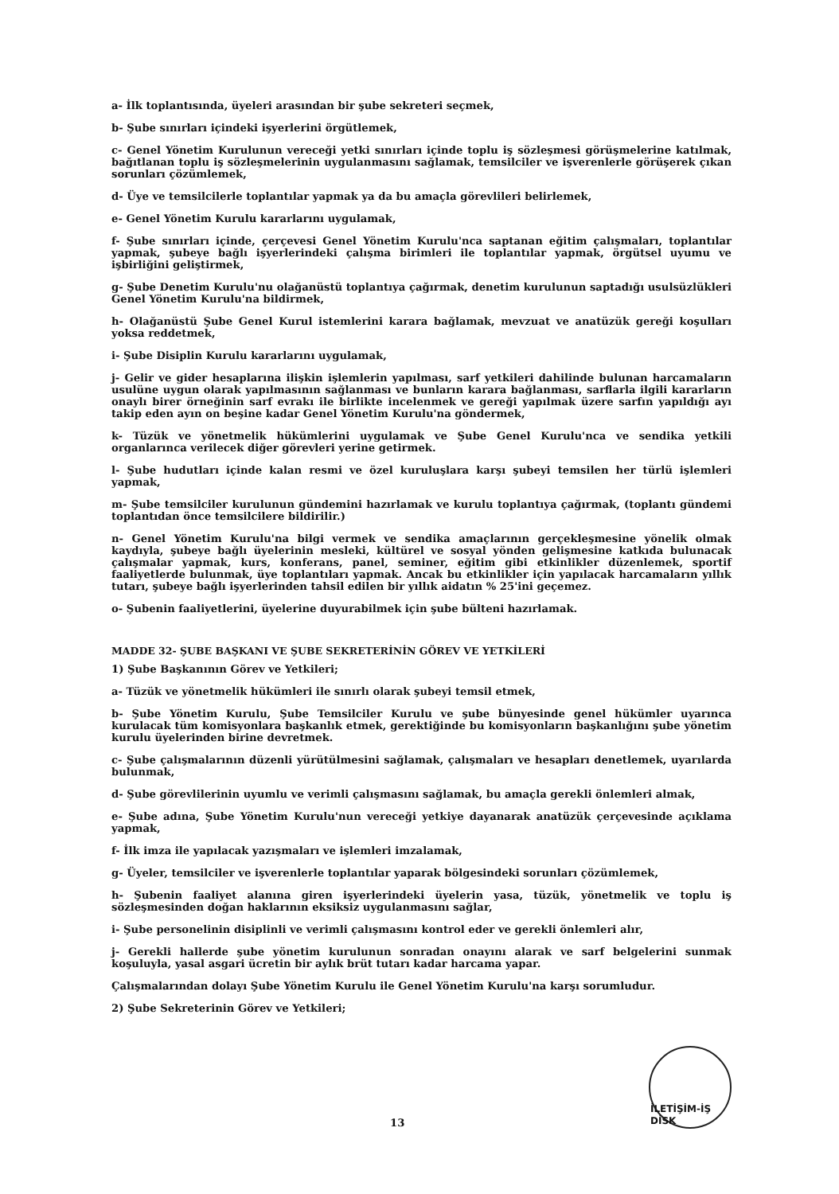a- İlk toplantısında, üyeleri arasından bir şube sekreteri seçmek,
b- Şube sınırları içindeki işyerlerini örgütlemek,
c- Genel Yönetim Kurulunun vereceği yetki sınırları içinde toplu iş sözleşmesi görüşmelerine katılmak, bağıtlanan toplu iş sözleşmelerinin uygulanmasını sağlamak, temsilciler ve işverenlerle görüşerek çıkan sorunları çözümlemek,
d- Üye ve temsilcilerle toplantılar yapmak ya da bu amaçla görevlileri belirlemek,
e- Genel Yönetim Kurulu kararlarını uygulamak,
f- Şube sınırları içinde, çerçevesi Genel Yönetim Kurulu'nca saptanan eğitim çalışmaları, toplantılar yapmak, şubeye bağlı işyerlerindeki çalışma birimleri ile toplantılar yapmak, örgütsel uyumu ve işbirliğini geliştirmek,
g- Şube Denetim Kurulu'nu olağanüstü toplantıya çağırmak, denetim kurulunun saptadığı usulsüzlükleri Genel Yönetim Kurulu'na bildirmek,
h- Olağanüstü Şube Genel Kurul istemlerini karara bağlamak, mevzuat ve anatüzük gereği koşulları yoksa reddetmek,
i- Şube Disiplin Kurulu kararlarını uygulamak,
j- Gelir ve gider hesaplarına ilişkin işlemlerin yapılması, sarf yetkileri dahilinde bulunan harcamaların usulüne uygun olarak yapılmasının sağlanması ve bunların karara bağlanması, sarflarla ilgili kararların onaylı birer örneğinin sarf evrakı ile birlikte incelenmek ve gereği yapılmak üzere sarfın yapıldığı ayı takip eden ayın on beşine kadar Genel Yönetim Kurulu'na göndermek,
k- Tüzük ve yönetmelik hükümlerini uygulamak ve Şube Genel Kurulu'nca ve sendika yetkili organlarınca verilecek diğer görevleri yerine getirmek.
l- Şube hudutları içinde kalan resmi ve özel kuruluşlara karşı şubeyi temsilen her türlü işlemleri yapmak,
m- Şube temsilciler kurulunun gündemini hazırlamak ve kurulu toplantıya çağırmak, (toplantı gündemi toplantıdan önce temsilcilere bildirilir.)
n- Genel Yönetim Kurulu'na bilgi vermek ve sendika amaçlarının gerçekleşmesine yönelik olmak kaydıyla, şubeye bağlı üyelerinin mesleki, kültürel ve sosyal yönden gelişmesine katkıda bulunacak çalışmalar yapmak, kurs, konferans, panel, seminer, eğitim gibi etkinlikler düzenlemek, sportif faaliyetlerde bulunmak, üye toplantıları yapmak. Ancak bu etkinlikler için yapılacak harcamaların yıllık tutarı, şubeye bağlı işyerlerinden tahsil edilen bir yıllık aidatın % 25'ini geçemez.
o- Şubenin faaliyetlerini, üyelerine duyurabilmek için şube bülteni hazırlamak.
MADDE 32- ŞUBE BAŞKANI VE ŞUBE SEKRETERİNİN GÖREV VE YETKİLERİ
1) Şube Başkanının Görev ve Yetkileri;
a- Tüzük ve yönetmelik hükümleri ile sınırlı olarak şubeyi temsil etmek,
b- Şube Yönetim Kurulu, Şube Temsilciler Kurulu ve şube bünyesinde genel hükümler uyarınca kurulacak tüm komisyonlara başkanlık etmek, gerektiğinde bu komisyonların başkanlığını şube yönetim kurulu üyelerinden birine devretmek.
c- Şube çalışmalarının düzenli yürütülmesini sağlamak, çalışmaları ve hesapları denetlemek, uyarılarda bulunmak,
d- Şube görevlilerinin uyumlu ve verimli çalışmasını sağlamak, bu amaçla gerekli önlemleri almak,
e- Şube adına, Şube Yönetim Kurulu'nun vereceği yetkiye dayanarak anatüzük çerçevesinde açıklama yapmak,
f- İlk imza ile yapılacak yazışmaları ve işlemleri imzalamak,
g- Üyeler, temsilciler ve işverenlerle toplantılar yaparak bölgesindeki sorunları çözümlemek,
h- Şubenin faaliyet alanına giren işyerlerindeki üyelerin yasa, tüzük, yönetmelik ve toplu iş sözleşmesinden doğan haklarının eksiksiz uygulanmasını sağlar,
i- Şube personelinin disiplinli ve verimli çalışmasını kontrol eder ve gerekli önlemleri alır,
j- Gerekli hallerde şube yönetim kurulunun sonradan onayını alarak ve sarf belgelerini sunmak koşuluyla, yasal asgari ücretin bir aylık brüt tutarı kadar harcama yapar.
Çalışmalarından dolayı Şube Yönetim Kurulu ile Genel Yönetim Kurulu'na karşı sorumludur.
2) Şube Sekreterinin Görev ve Yetkileri;
13
İLETİŞİM-İŞ DİSK